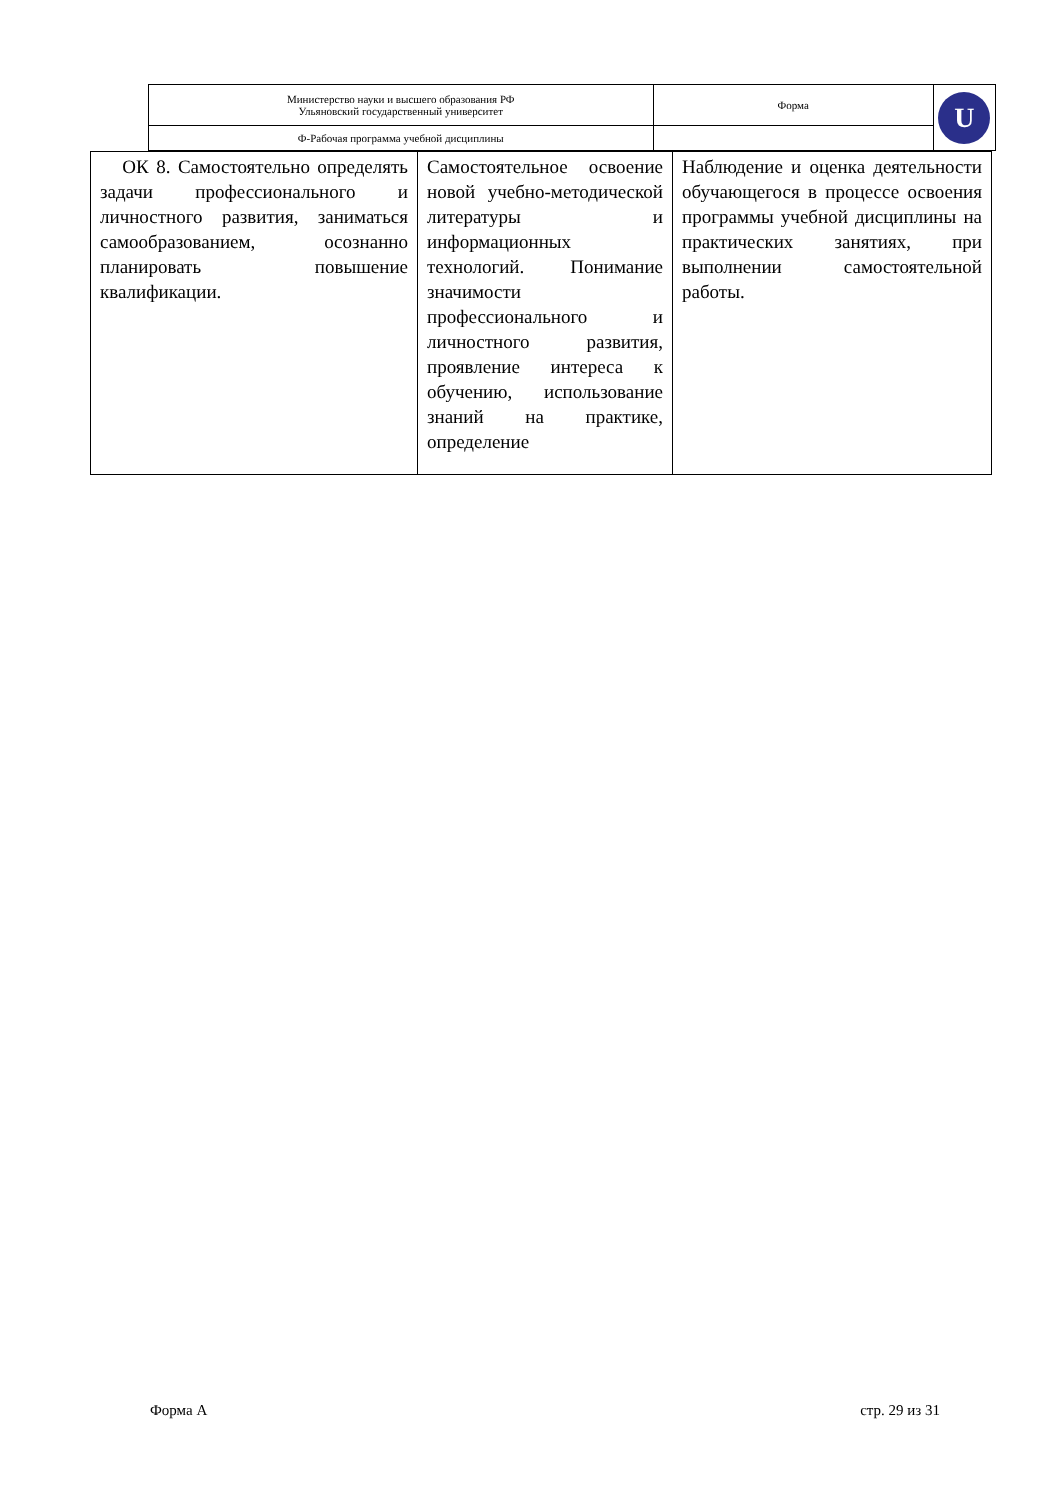| Министерство науки и высшего образования РФ Ульяновский государственный университет | Форма | U |
| Ф-Рабочая программа учебной дисциплины | | |
| ОК 8. Самостоятельно определять задачи профессионального и личностного развития, заниматься самообразованием, осознанно планировать повышение квалификации. | Самостоятельное освоение новой учебно-методической литературы и информационных технологий. Понимание значимости профессионального и личностного развития, проявление интереса к обучению, использование знаний на практике, определение | Наблюдение и оценка деятельности обучающегося в процессе освоения программы учебной дисциплины на практических занятиях, при выполнении самостоятельной работы. |
Форма А стр. 29 из 31